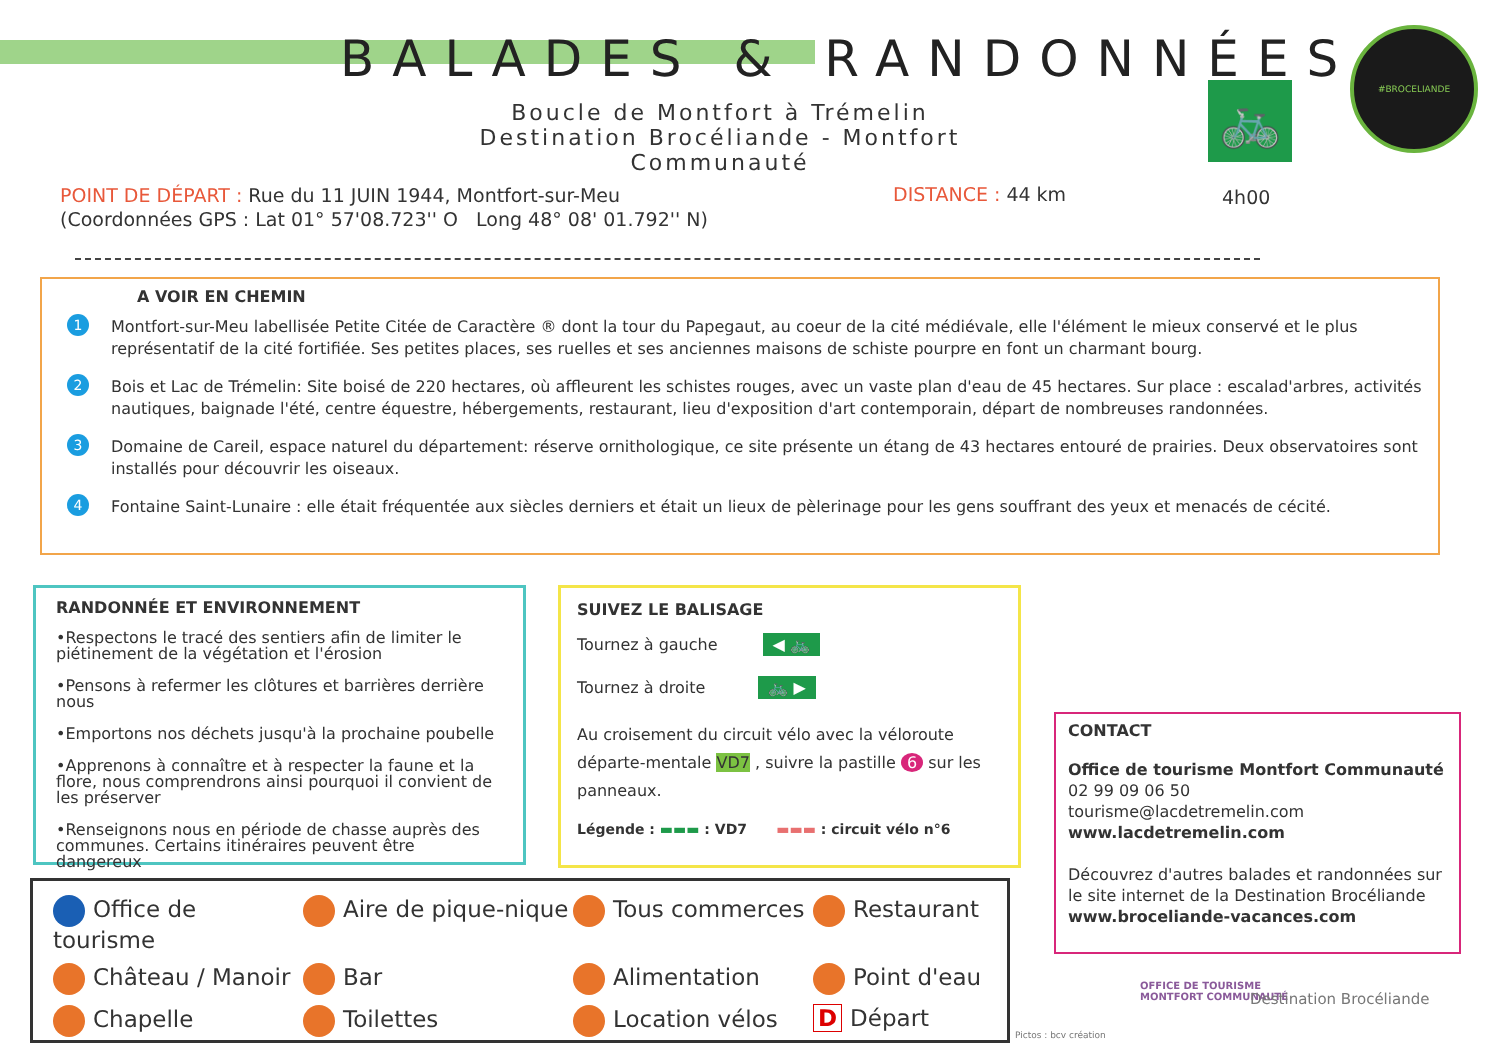BALADES & RANDONNÉES
Boucle de Montfort à Trémelin
Destination Brocéliande - Montfort Communauté
🚲
#BROCELIANDE
POINT DE DÉPART : Rue du 11 JUIN 1944, Montfort-sur-Meu
(Coordonnées GPS : Lat 01° 57'08.723'' O Long 48° 08' 01.792'' N)
DISTANCE : 44 km 4h00
A VOIR EN CHEMIN
1 Montfort-sur-Meu labellisée Petite Citée de Caractère ® dont la tour du Papegaut, au coeur de la cité médiévale, elle l'élément le mieux conservé et le plus représentatif de la cité fortifiée. Ses petites places, ses ruelles et ses anciennes maisons de schiste pourpre en font un charmant bourg.
2 Bois et Lac de Trémelin: Site boisé de 220 hectares, où affleurent les schistes rouges, avec un vaste plan d'eau de 45 hectares. Sur place : escalad'arbres, activités nautiques, baignade l'été, centre équestre, hébergements, restaurant, lieu d'exposition d'art contemporain, départ de nombreuses randonnées.
3 Domaine de Careil, espace naturel du département: réserve ornithologique, ce site présente un étang de 43 hectares entouré de prairies. Deux observatoires sont installés pour découvrir les oiseaux.
4 Fontaine Saint-Lunaire : elle était fréquentée aux siècles derniers et était un lieux de pèlerinage pour les gens souffrant des yeux et menacés de cécité.
RANDONNÉE ET ENVIRONNEMENT
•Respectons le tracé des sentiers afin de limiter le piétinement de la végétation et l'érosion
•Pensons à refermer les clôtures et barrières derrière nous
•Emportons nos déchets jusqu'à la prochaine poubelle
•Apprenons à connaître et à respecter la faune et la flore, nous comprendrons ainsi pourquoi il convient de les préserver
•Renseignons nous en période de chasse auprès des communes. Certains itinéraires peuvent être dangereux
SUIVEZ LE BALISAGE
Tournez à gauche ◀ 🚲
Tournez à droite 🚲 ▶
Au croisement du circuit vélo avec la véloroute départe-mentale VD7 , suivre la pastille 6 sur les panneaux.
Légende : ▬▬▬ : VD7 ▬▬▬ : circuit vélo n°6
CONTACT
Office de tourisme Montfort Communauté
02 99 09 06 50
tourisme@lacdetremelin.com
www.lacdetremelin.com
Découvrez d'autres balades et randonnées sur le site internet de la Destination Brocéliande
www.broceliande-vacances.com
Office de tourisme
Aire de pique-nique
Tous commerces
Restaurant
Château / Manoir
Bar
Alimentation
Point d'eau
Chapelle
Toilettes
Location vélos
D Départ
Pictos : bcv création
OFFICE DE TOURISME
MONTFORT COMMUNAUTÉ
Destination Brocéliande